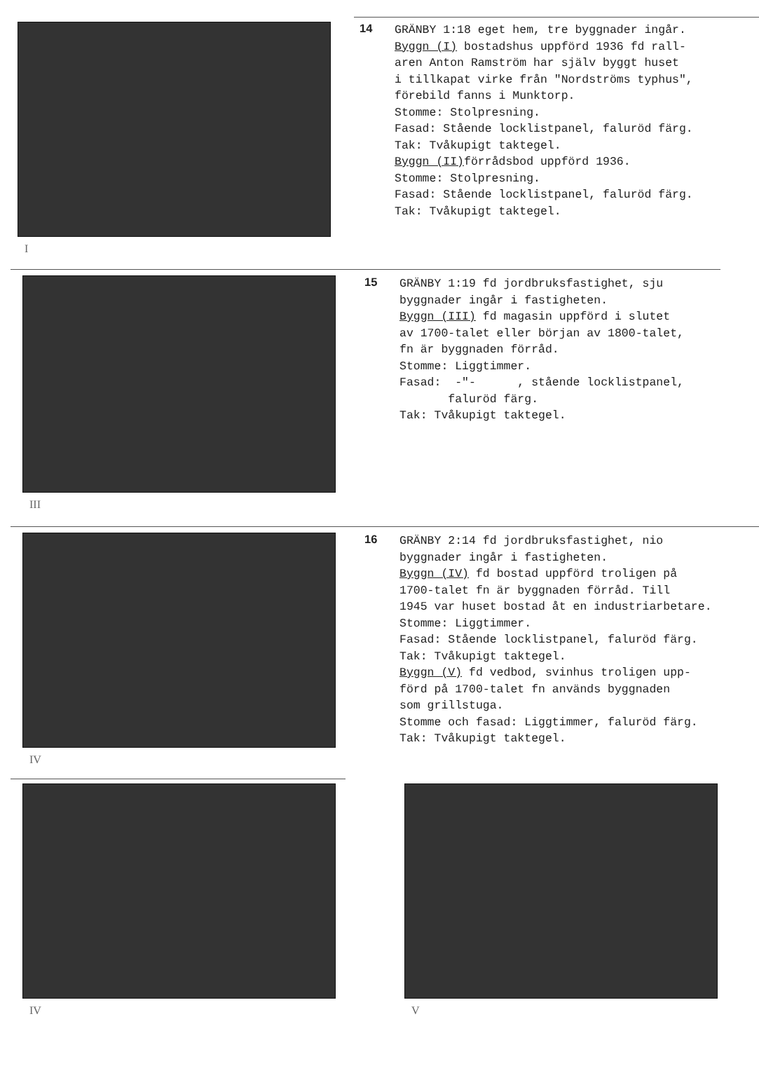I
14
GRÄNBY 1:18 eget hem, tre byggnader ingår.
Byggn (I) bostadshus uppförd 1936 fd rall-
aren Anton Ramström har själv byggt huset
i tillkapat virke från "Nordströms typhus",
förebild fanns i Munktorp.
Stomme: Stolpresning.
Fasad: Stående locklistpanel, faluröd färg.
Tak: Tvåkupigt taktegel.
Byggn (II) förrådsbod uppförd 1936.
Stomme: Stolpresning.
Fasad: Stående locklistpanel, faluröd färg.
Tak: Tvåkupigt taktegel.
III
15
GRÄNBY 1:19 fd jordbruksfastighet, sju
byggnader ingår i fastigheten.
Byggn (III) fd magasin uppförd i slutet
av 1700-talet eller början av 1800-talet,
fn är byggnaden förråd.
Stomme: Liggtimmer.
Fasad: -"- , stående locklistpanel,
faluröd färg.
Tak: Tvåkupigt taktegel.
IV
16
GRÄNBY 2:14 fd jordbruksfastighet, nio
byggnader ingår i fastigheten.
Byggn (IV) fd bostad uppförd troligen på
1700-talet fn är byggnaden förråd. Till
1945 var huset bostad åt en industriarbetare.
Stomme: Liggtimmer.
Fasad: Stående locklistpanel, faluröd färg.
Tak: Tvåkupigt taktegel.
Byggn (V) fd vedbod, svinhus troligen upp-
förd på 1700-talet fn används byggnaden
som grillstuga.
Stomme och fasad: Liggtimmer, faluröd färg.
Tak: Tvåkupigt taktegel.
IV V